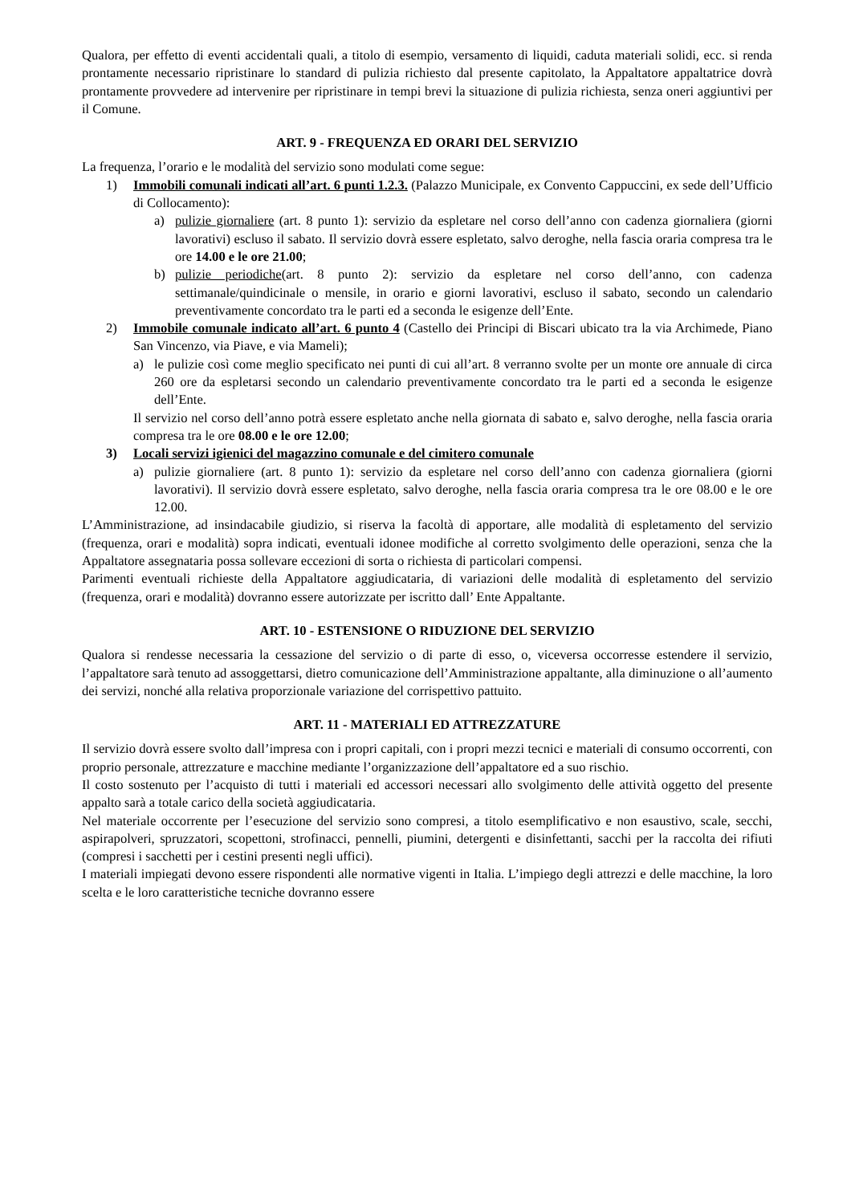Qualora, per effetto di eventi accidentali quali, a titolo di esempio, versamento di liquidi, caduta materiali solidi, ecc. si renda prontamente necessario ripristinare lo standard di pulizia richiesto dal presente capitolato, la Appaltatore appaltatrice dovrà prontamente provvedere ad intervenire per ripristinare in tempi brevi la situazione di pulizia richiesta, senza oneri aggiuntivi per il Comune.
ART. 9 - FREQUENZA ED ORARI DEL SERVIZIO
La frequenza, l’orario e le modalità del servizio sono modulati come segue:
1) Immobili comunali indicati all’art. 6 punti 1.2.3. (Palazzo Municipale, ex Convento Cappuccini, ex sede dell’Ufficio di Collocamento):
a) pulizie giornaliere (art. 8 punto 1): servizio da espletare nel corso dell’anno con cadenza giornaliera (giorni lavorativi) escluso il sabato. Il servizio dovrà essere espletato, salvo deroghe, nella fascia oraria compresa tra le ore 14.00 e le ore 21.00;
b) pulizie periodiche(art. 8 punto 2): servizio da espletare nel corso dell’anno, con cadenza settimanale/quindicinale o mensile, in orario e giorni lavorativi, escluso il sabato, secondo un calendario preventivamente concordato tra le parti ed a seconda le esigenze dell’Ente.
2) Immobile comunale indicato all’art. 6 punto 4 (Castello dei Principi di Biscari ubicato tra la via Archimede, Piano San Vincenzo, via Piave, e via Mameli);
a) le pulizie così come meglio specificato nei punti di cui all’art. 8 verranno svolte per un monte ore annuale di circa 260 ore da espletarsi secondo un calendario preventivamente concordato tra le parti ed a seconda le esigenze dell’Ente.
Il servizio nel corso dell’anno potrà essere espletato anche nella giornata di sabato e, salvo deroghe, nella fascia oraria compresa tra le ore 08.00 e le ore 12.00;
3) Locali servizi igienici del magazzino comunale e del cimitero comunale
a) pulizie giornaliere (art. 8 punto 1): servizio da espletare nel corso dell’anno con cadenza giornaliera (giorni lavorativi). Il servizio dovrà essere espletato, salvo deroghe, nella fascia oraria compresa tra le ore 08.00 e le ore 12.00.
L’Amministrazione, ad insindacabile giudizio, si riserva la facoltà di apportare, alle modalità di espletamento del servizio (frequenza, orari e modalità) sopra indicati, eventuali idonee modifiche al corretto svolgimento delle operazioni, senza che la Appaltatore assegnataria possa sollevare eccezioni di sorta o richiesta di particolari compensi.
Parimenti eventuali richieste della Appaltatore aggiudicataria, di variazioni delle modalità di espletamento del servizio (frequenza, orari e modalità) dovranno essere autorizzate per iscritto dall’ Ente Appaltante.
ART. 10 - ESTENSIONE O RIDUZIONE DEL SERVIZIO
Qualora si rendesse necessaria la cessazione del servizio o di parte di esso, o, viceversa occorresse estendere il servizio, l’appaltatore sarà tenuto ad assoggettarsi, dietro comunicazione dell’Amministrazione appaltante, alla diminuzione o all’aumento dei servizi, nonché alla relativa proporzionale variazione del corrispettivo pattuito.
ART. 11 - MATERIALI ED ATTREZZATURE
Il servizio dovrà essere svolto dall’impresa con i propri capitali, con i propri mezzi tecnici e materiali di consumo occorrenti, con proprio personale, attrezzature e macchine mediante l’organizzazione dell’appaltatore ed a suo rischio.
Il costo sostenuto per l’acquisto di tutti i materiali ed accessori necessari allo svolgimento delle attività oggetto del presente appalto sarà a totale carico della società aggiudicataria.
Nel materiale occorrente per l’esecuzione del servizio sono compresi, a titolo esemplificativo e non esaustivo, scale, secchi, aspirapolveri, spruzzatori, scopettoni, strofinacci, pennelli, piumini, detergenti e disinfettanti, sacchi per la raccolta dei rifiuti (compresi i sacchetti per i cestini presenti negli uffici).
I materiali impiegati devono essere rispondenti alle normative vigenti in Italia. L’impiego degli attrezzi e delle macchine, la loro scelta e le loro caratteristiche tecniche dovranno essere